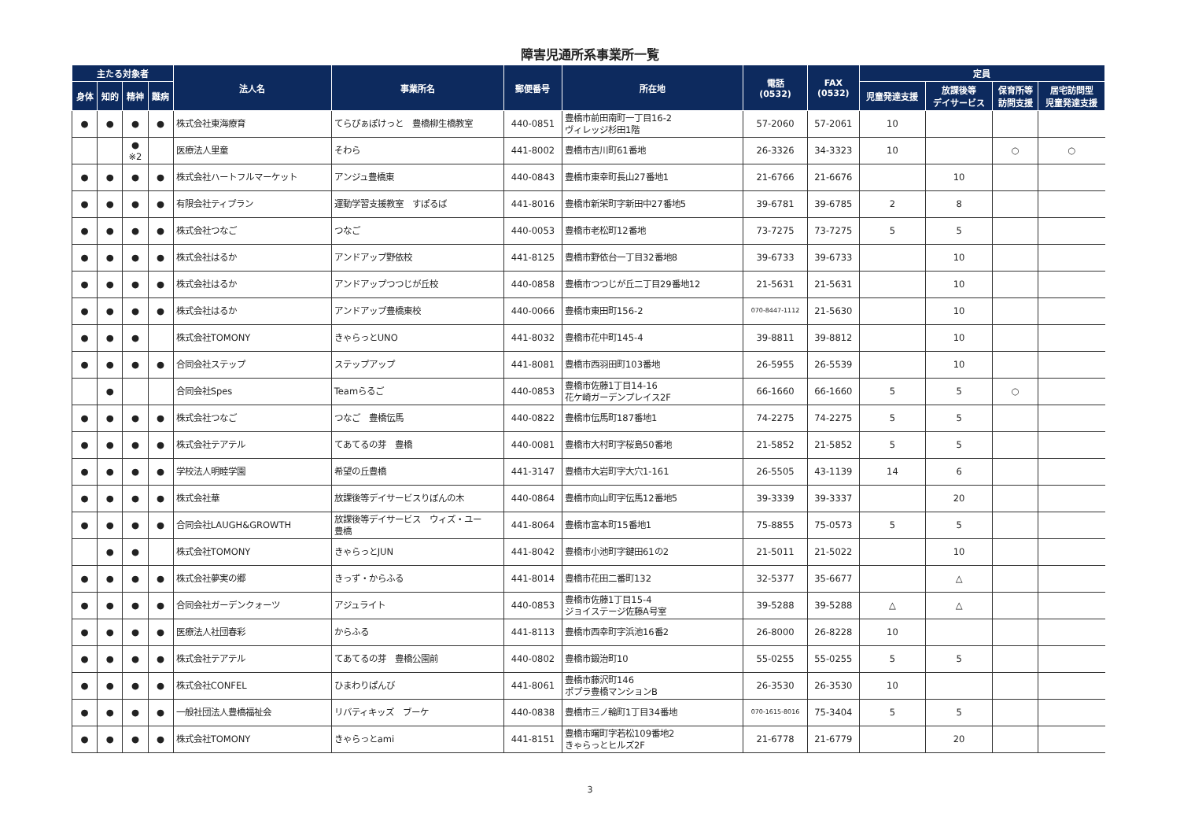障害児通所系事業所一覧
| 主たる対象者 | | | | 法人名 | 事業所名 | 郵便番号 | 所在地 | 電話 (0532) | FAX (0532) | 定員 | | | |
| --- | --- | --- | --- | --- | --- | --- | --- | --- | --- | --- | --- | --- | --- |
| 身体 | 知的 | 精神 | 難病 | | | | | | | 児童発達支援 | 放課後等 デイサービス | 保育所等 訪問支援 | 居宅訪問型 児童発達支援 |
| ● | ● | ● | ● | 株式会社東海療育 | てらぴぁぽけっと 豊橋柳生橋教室 | 440-0851 | 豊橋市前田南町一丁目16-2 ヴィレッジ杉田1階 | 57-2060 | 57-2061 | 10 | | | |
| | | ● ※2 | | 医療法人里童 | そわら | 441-8002 | 豊橋市吉川町61番地 | 26-3326 | 34-3323 | 10 | | ○ | ○ |
| ● | ● | ● | ● | 株式会社ハートフルマーケット | アンジュ豊橋東 | 440-0843 | 豊橋市東幸町長山27番地1 | 21-6766 | 21-6676 | | 10 | | |
| ● | ● | ● | ● | 有限会社ティプラン | 運動学習支援教室 すぽるば | 441-8016 | 豊橋市新栄町字新田中27番地5 | 39-6781 | 39-6785 | 2 | 8 | | |
| ● | ● | ● | ● | 株式会社つなご | つなご | 440-0053 | 豊橋市老松町12番地 | 73-7275 | 73-7275 | 5 | 5 | | |
| ● | ● | ● | ● | 株式会社はるか | アンドアップ野依校 | 441-8125 | 豊橋市野依台一丁目32番地8 | 39-6733 | 39-6733 | | 10 | | |
| ● | ● | ● | ● | 株式会社はるか | アンドアップつつじが丘校 | 440-0858 | 豊橋市つつじが丘二丁目29番地12 | 21-5631 | 21-5631 | | 10 | | |
| ● | ● | ● | ● | 株式会社はるか | アンドアップ豊橋東校 | 440-0066 | 豊橋市東田町156-2 | 070-8447-1112 | 21-5630 | | 10 | | |
| ● | ● | ● | | 株式会社TOMONY | きゃらっとUNO | 441-8032 | 豊橋市花中町145-4 | 39-8811 | 39-8812 | | 10 | | |
| ● | ● | ● | ● | 合同会社ステップ | ステップアップ | 441-8081 | 豊橋市西羽田町103番地 | 26-5955 | 26-5539 | | 10 | | |
| | ● | | | 合同会社Spes | Teamらるご | 440-0853 | 豊橋市佐藤1丁目14-16 花ケ崎ガーデンプレイス2F | 66-1660 | 66-1660 | 5 | 5 | ○ | |
| ● | ● | ● | ● | 株式会社つなご | つなご 豊橋伝馬 | 440-0822 | 豊橋市伝馬町187番地1 | 74-2275 | 74-2275 | 5 | 5 | | |
| ● | ● | ● | ● | 株式会社テアテル | てあてるの芽 豊橋 | 440-0081 | 豊橋市大村町字桜島50番地 | 21-5852 | 21-5852 | 5 | 5 | | |
| ● | ● | ● | ● | 学校法人明睦学園 | 希望の丘豊橋 | 441-3147 | 豊橋市大岩町字大穴1-161 | 26-5505 | 43-1139 | 14 | 6 | | |
| ● | ● | ● | ● | 株式会社華 | 放課後等デイサービスりぼんの木 | 440-0864 | 豊橋市向山町字伝馬12番地5 | 39-3339 | 39-3337 | | 20 | | |
| ● | ● | ● | ● | 合同会社LAUGH&GROWTH | 放課後等デイサービス ウィズ・ユー 豊橋 | 441-8064 | 豊橋市富本町15番地1 | 75-8855 | 75-0573 | 5 | 5 | | |
| | ● | ● | | 株式会社TOMONY | きゃらっとJUN | 441-8042 | 豊橋市小池町字鍵田61の2 | 21-5011 | 21-5022 | | 10 | | |
| ● | ● | ● | ● | 株式会社夢実の郷 | きっず・からふる | 441-8014 | 豊橋市花田二番町132 | 32-5377 | 35-6677 | | △ | | |
| ● | ● | ● | ● | 合同会社ガーデンクォーツ | アジュライト | 440-0853 | 豊橋市佐藤1丁目15-4 ジョイステージ佐藤A号室 | 39-5288 | 39-5288 | △ | △ | | |
| ● | ● | ● | ● | 医療法人社団春彩 | からふる | 441-8113 | 豊橋市西幸町字浜池16番2 | 26-8000 | 26-8228 | 10 | | | |
| ● | ● | ● | ● | 株式会社テアテル | てあてるの芽 豊橋公園前 | 440-0802 | 豊橋市鍛治町10 | 55-0255 | 55-0255 | 5 | 5 | | |
| ● | ● | ● | ● | 株式会社CONFEL | ひまわりぱんび | 441-8061 | 豊橋市藤沢町146 ポプラ豊橋マンションB | 26-3530 | 26-3530 | 10 | | | |
| ● | ● | ● | ● | 一般社団法人豊橋福祉会 | リバティキッズ ブーケ | 440-0838 | 豊橋市三ノ輪町1丁目34番地 | 070-1615-8016 | 75-3404 | 5 | 5 | | |
| ● | ● | ● | ● | 株式会社TOMONY | きゃらっとami | 441-8151 | 豊橋市曙町字若松109番地2 きゃらっとヒルズ2F | 21-6778 | 21-6779 | | 20 | | |
3